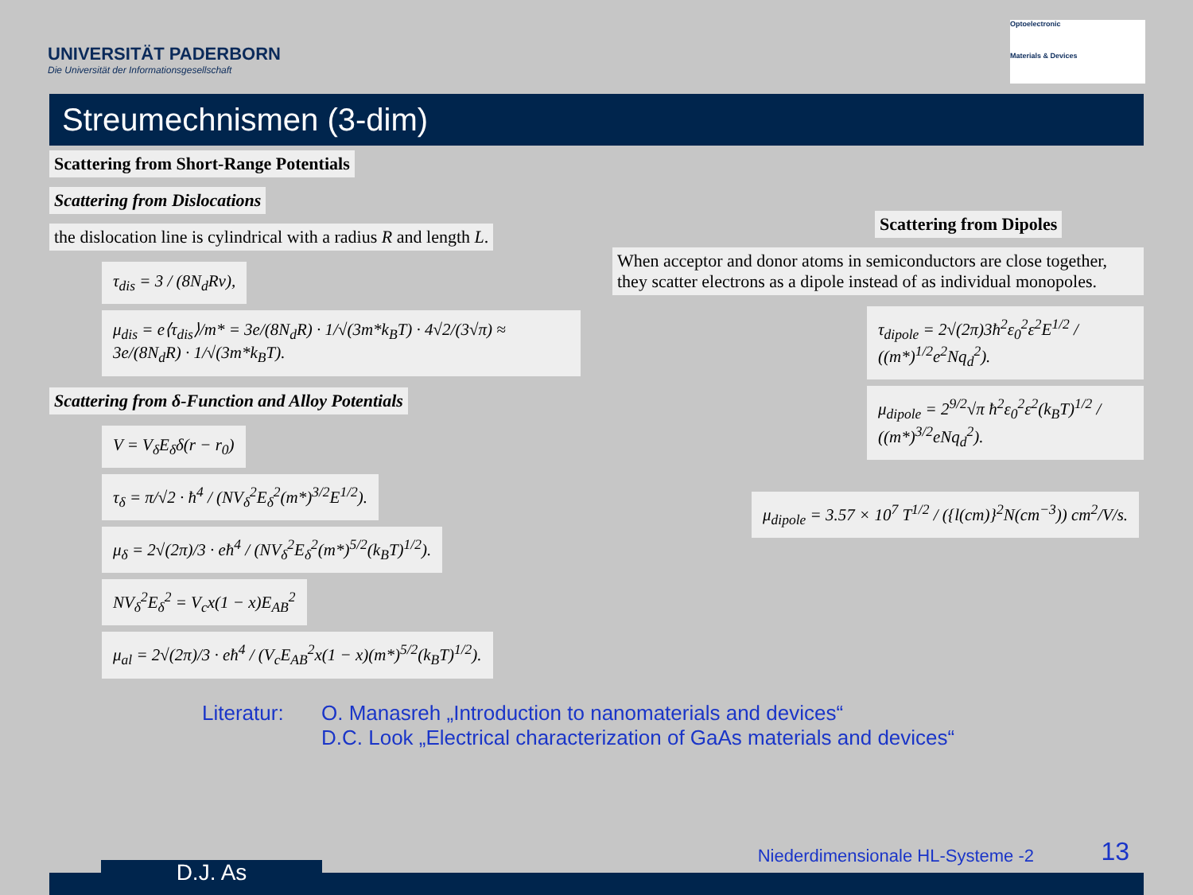UNIVERSITÄT PADERBORN
Die Universität der Informationsgesellschaft
Optoelectronic
Materials & Devices
Streumechnismen (3-dim)
Scattering from Short-Range Potentials
Scattering from Dislocations
the dislocation line is cylindrical with a radius R and length L.
τ<sub>dis</sub> = 3 / (8N<sub>d</sub>Rv),
μ<sub>dis</sub> = e⟨τ<sub>dis</sub>⟩/m* = 3e/(8N<sub>d</sub>R) · 1/√(3m*k<sub>B</sub>T) · 4√2/(3√π) ≈ 3e/(8N<sub>d</sub>R) · 1/√(3m*k<sub>B</sub>T).
Scattering from δ-Function and Alloy Potentials
V = V<sub>δ</sub>E<sub>δ</sub>δ(r − r<sub>0</sub>)
τ<sub>δ</sub> = π/√2 · ħ<sup>4</sup> / (NV<sub>δ</sub><sup>2</sup>E<sub>δ</sub><sup>2</sup>(m*)<sup>3/2</sup>E<sup>1/2</sup>).
μ<sub>δ</sub> = 2√(2π)/3 · eħ<sup>4</sup> / (NV<sub>δ</sub><sup>2</sup>E<sub>δ</sub><sup>2</sup>(m*)<sup>5/2</sup>(k<sub>B</sub>T)<sup>1/2</sup>).
NV<sub>δ</sub><sup>2</sup>E<sub>δ</sub><sup>2</sup> = V<sub>c</sub>x(1 − x)E<sub>AB</sub><sup>2</sup>
μ<sub>al</sub> = 2√(2π)/3 · eħ<sup>4</sup> / (V<sub>c</sub>E<sub>AB</sub><sup>2</sup>x(1 − x)(m*)<sup>5/2</sup>(k<sub>B</sub>T)<sup>1/2</sup>).
Scattering from Dipoles
When acceptor and donor atoms in semiconductors are close together, they scatter electrons as a dipole instead of as individual monopoles.
τ<sub>dipole</sub> = 2√(2π)3ħ<sup>2</sup>ε<sub>0</sub><sup>2</sup>ε<sup>2</sup>E<sup>1/2</sup> / ((m*)<sup>1/2</sup>e<sup>2</sup>Nq<sub>d</sub><sup>2</sup>).
μ<sub>dipole</sub> = 2<sup>9/2</sup>√π ħ<sup>2</sup>ε<sub>0</sub><sup>2</sup>ε<sup>2</sup>(k<sub>B</sub>T)<sup>1/2</sup> / ((m*)<sup>3/2</sup>eNq<sub>d</sub><sup>2</sup>).
μ<sub>dipole</sub> = 3.57 × 10<sup>7</sup> T<sup>1/2</sup> / ({l(cm)}<sup>2</sup>N(cm<sup>−3</sup>)) cm<sup>2</sup>/V/s.
Literatur:
O. Manasreh „Introduction to nanomaterials and devices“
D.C. Look „Electrical characterization of GaAs materials and devices“
D.J. As
Niederdimensionale HL-Systeme -2
13